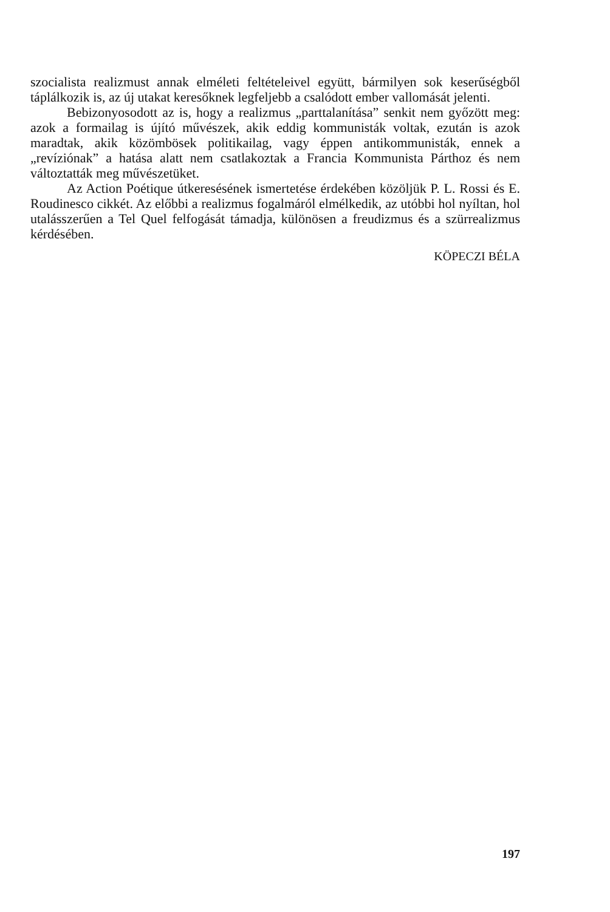szocialista realizmust annak elméleti feltételeivel együtt, bármilyen sok keserűségből táplálkozik is, az új utakat keresőknek legfeljebb a csalódott ember vallomását jelenti.
Bebizonyosodott az is, hogy a realizmus „parttalanítása” senkit nem győzött meg: azok a formailag is újító művészek, akik eddig kommunisták voltak, ezután is azok maradtak, akik közömbösek politikailag, vagy éppen antikommunisták, ennek a „revíziónak” a hatása alatt nem csatlakoztak a Francia Kommunista Párthoz és nem változtatták meg művészetüket.
Az Action Poétique útkeresésének ismertetése érdekében közöljük P. L. Rossi és E. Roudinesco cikkét. Az előbbi a realizmus fogalmáról elmélkedik, az utóbbi hol nyíltan, hol utalásszerűen a Tel Quel felfogását támadja, különösen a freudizmus és a szürrealizmus kérdésében.
KÖPECZI BÉLA
197